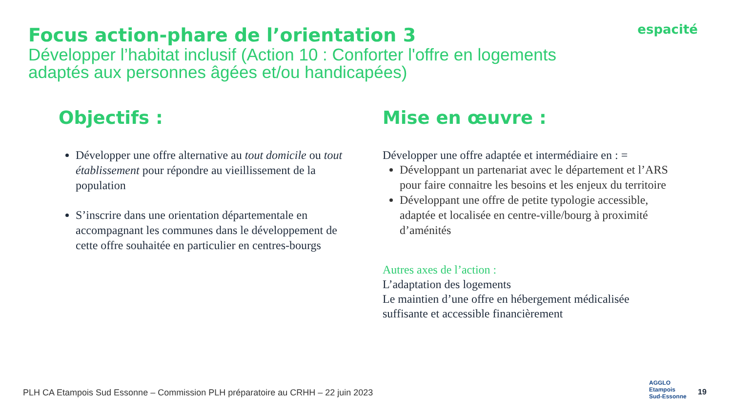Focus action-phare de l’orientation 3
Développer l’habitat inclusif (Action 10 : Conforter l'offre en logements adaptés aux personnes âgées et/ou handicapées)
espacité
Objectifs :
Développer une offre alternative au tout domicile ou tout établissement pour répondre au vieillissement de la population
S’inscrire dans une orientation départementale en accompagnant les communes dans le développement de cette offre souhaitée en particulier en centres-bourgs
Mise en œuvre :
Développer une offre adaptée et intermédiaire en : =
Développant un partenariat avec le département et l’ARS pour faire connaitre les besoins et les enjeux du territoire
Développant une offre de petite typologie accessible, adaptée et localisée en centre-ville/bourg à proximité d’aménités
Autres axes de l’action :
L’adaptation des logements
Le maintien d’une offre en hébergement médicalisée suffisante et accessible financièrement
PLH CA Etampois Sud Essonne – Commission PLH préparatoire au CRHH – 22 juin 2023
AGGLO
Etampois
Sud-Essonne
19